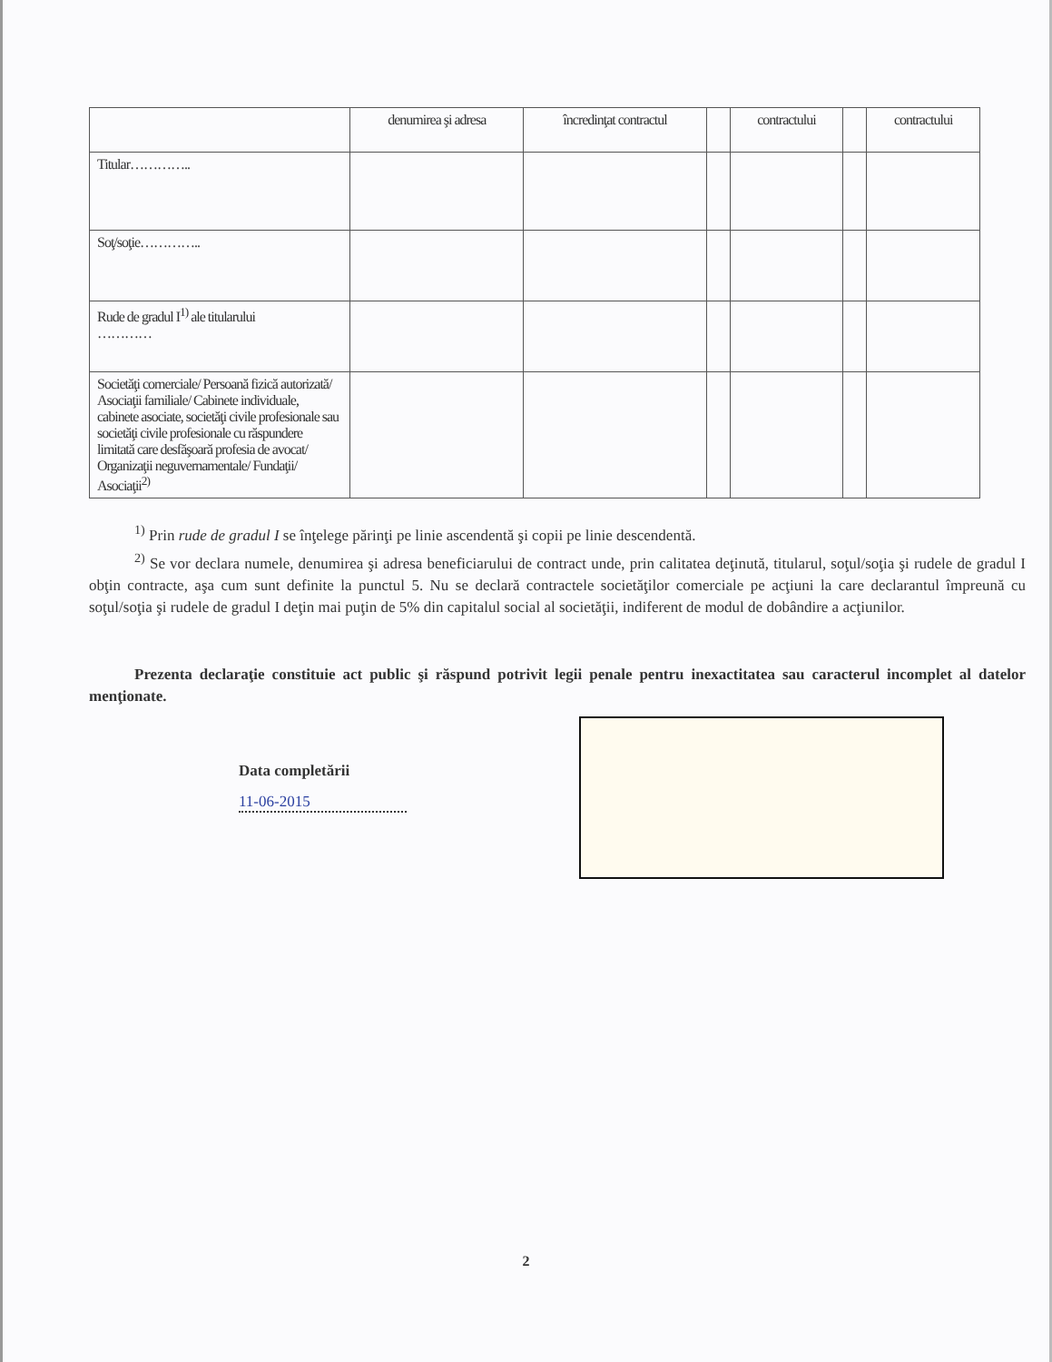| | denumirea şi adresa | încredinţat contractul | | contractului | | contractului |
| Titular………….. | | | | | | |
| Soţ/soţie………….. | | | | | | |
| Rude de gradul I<sup>1)</sup> ale titularului ………… | | | | | | |
| Societăţi comerciale/ Persoană fizică autorizată/ Asociaţii familiale/ Cabinete individuale, cabinete asociate, societăţi civile profesionale sau societăţi civile profesionale cu răspundere limitată care desfăşoară profesia de avocat/ Organizaţii neguvernamentale/ Fundaţii/ Asociaţii<sup>2)</sup> | | | | | | |
<sup>1)</sup> Prin rude de gradul I se înţelege părinţi pe linie ascendentă şi copii pe linie descendentă.
<sup>2)</sup> Se vor declara numele, denumirea şi adresa beneficiarului de contract unde, prin calitatea deţinută, titularul, soţul/soţia şi rudele de gradul I obţin contracte, aşa cum sunt definite la punctul 5. Nu se declară contractele societăţilor comerciale pe acţiuni la care declarantul împreună cu soţul/soţia şi rudele de gradul I deţin mai puţin de 5% din capitalul social al societăţii, indiferent de modul de dobândire a acţiunilor.
Prezenta declaraţie constituie act public şi răspund potrivit legii penale pentru inexactitatea sau caracterul incomplet al datelor menţionate.
Data completării
11-06-2015
2